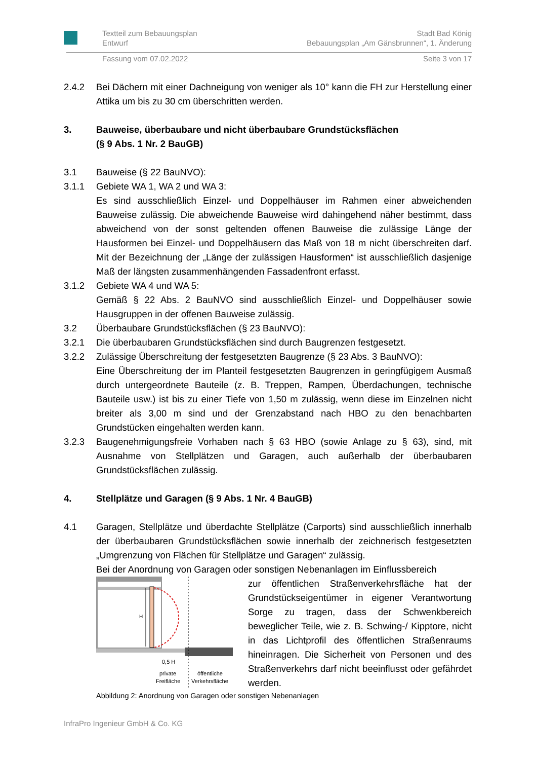Textteil zum Bebauungsplan
Entwurf Stadt Bad König
Bebauungsplan „Am Gänsbrunnen“, 1. Änderung
Fassung vom 07.02.2022 Seite 3 von 17
2.4.2 Bei Dächern mit einer Dachneigung von weniger als 10° kann die FH zur Herstellung einer Attika um bis zu 30 cm überschritten werden.
3. Bauweise, überbaubare und nicht überbaubare Grundstücksflächen
(§ 9 Abs. 1 Nr. 2 BauGB)
3.1 Bauweise (§ 22 BauNVO):
3.1.1 Gebiete WA 1, WA 2 und WA 3:
Es sind ausschließlich Einzel- und Doppelhäuser im Rahmen einer abweichenden Bauweise zulässig. Die abweichende Bauweise wird dahingehend näher bestimmt, dass abweichend von der sonst geltenden offenen Bauweise die zulässige Länge der Hausformen bei Einzel- und Doppelhäusern das Maß von 18 m nicht überschreiten darf. Mit der Bezeichnung der „Länge der zulässigen Hausformen“ ist ausschließlich dasjenige Maß der längsten zusammenhängenden Fassadenfront erfasst.
3.1.2 Gebiete WA 4 und WA 5:
Gemäß § 22 Abs. 2 BauNVO sind ausschließlich Einzel- und Doppelhäuser sowie Hausgruppen in der offenen Bauweise zulässig.
3.2 Überbaubare Grundstücksflächen (§ 23 BauNVO):
3.2.1 Die überbaubaren Grundstücksflächen sind durch Baugrenzen festgesetzt.
3.2.2 Zulässige Überschreitung der festgesetzten Baugrenze (§ 23 Abs. 3 BauNVO):
Eine Überschreitung der im Planteil festgesetzten Baugrenzen in geringfügigem Ausmaß durch untergeordnete Bauteile (z. B. Treppen, Rampen, Überdachungen, technische Bauteile usw.) ist bis zu einer Tiefe von 1,50 m zulässig, wenn diese im Einzelnen nicht breiter als 3,00 m sind und der Grenzabstand nach HBO zu den benachbarten Grundstücken eingehalten werden kann.
3.2.3 Baugenehmigungsfreie Vorhaben nach § 63 HBO (sowie Anlage zu § 63), sind, mit Ausnahme von Stellplätzen und Garagen, auch außerhalb der überbaubaren Grundstücksflächen zulässig.
4. Stellplätze und Garagen (§ 9 Abs. 1 Nr. 4 BauGB)
4.1 Garagen, Stellplätze und überdachte Stellplätze (Carports) sind ausschließlich innerhalb der überbaubaren Grundstücksflächen sowie innerhalb der zeichnerisch festgesetzten „Umgrenzung von Flächen für Stellplätze und Garagen“ zulässig.
Bei der Anordnung von Garagen oder sonstigen Nebenanlagen im Einflussbereich
H
0,5 H
private
Freifläche
öffentliche
Verkehrsfläche
zur öffentlichen Straßenverkehrsfläche hat der Grundstückseigentümer in eigener Verantwortung Sorge zu tragen, dass der Schwenkbereich beweglicher Teile, wie z. B. Schwing-/ Kipptore, nicht in das Lichtprofil des öffentlichen Straßenraums hineinragen. Die Sicherheit von Personen und des Straßenverkehrs darf nicht beeinflusst oder gefährdet werden.
Abbildung 2: Anordnung von Garagen oder sonstigen Nebenanlagen
InfraPro Ingenieur GmbH & Co. KG